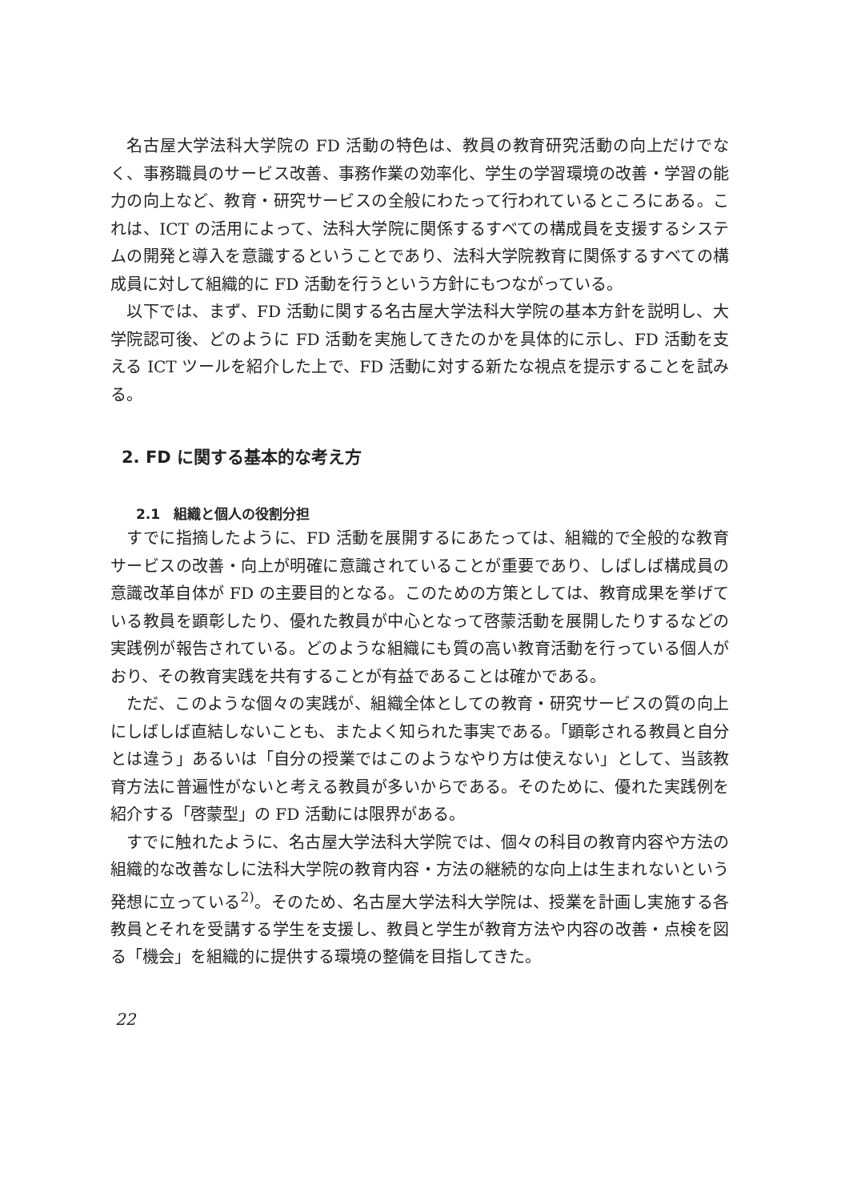名古屋大学法科大学院の FD 活動の特色は、教員の教育研究活動の向上だけでなく、事務職員のサービス改善、事務作業の効率化、学生の学習環境の改善・学習の能力の向上など、教育・研究サービスの全般にわたって行われているところにある。これは、ICT の活用によって、法科大学院に関係するすべての構成員を支援するシステムの開発と導入を意識するということであり、法科大学院教育に関係するすべての構成員に対して組織的に FD 活動を行うという方針にもつながっている。
以下では、まず、FD 活動に関する名古屋大学法科大学院の基本方針を説明し、大学院認可後、どのように FD 活動を実施してきたのかを具体的に示し、FD 活動を支える ICT ツールを紹介した上で、FD 活動に対する新たな視点を提示することを試みる。
2. FD に関する基本的な考え方
2.1　組織と個人の役割分担
すでに指摘したように、FD 活動を展開するにあたっては、組織的で全般的な教育サービスの改善・向上が明確に意識されていることが重要であり、しばしば構成員の意識改革自体が FD の主要目的となる。このための方策としては、教育成果を挙げている教員を顕彰したり、優れた教員が中心となって啓蒙活動を展開したりするなどの実践例が報告されている。どのような組織にも質の高い教育活動を行っている個人がおり、その教育実践を共有することが有益であることは確かである。
ただ、このような個々の実践が、組織全体としての教育・研究サービスの質の向上にしばしば直結しないことも、またよく知られた事実である。「顕彰される教員と自分とは違う」あるいは「自分の授業ではこのようなやり方は使えない」として、当該教育方法に普遍性がないと考える教員が多いからである。そのために、優れた実践例を紹介する「啓蒙型」の FD 活動には限界がある。
すでに触れたように、名古屋大学法科大学院では、個々の科目の教育内容や方法の組織的な改善なしに法科大学院の教育内容・方法の継続的な向上は生まれないという発想に立っている<sup>2)</sup>。そのため、名古屋大学法科大学院は、授業を計画し実施する各教員とそれを受講する学生を支援し、教員と学生が教育方法や内容の改善・点検を図る「機会」を組織的に提供する環境の整備を目指してきた。
22